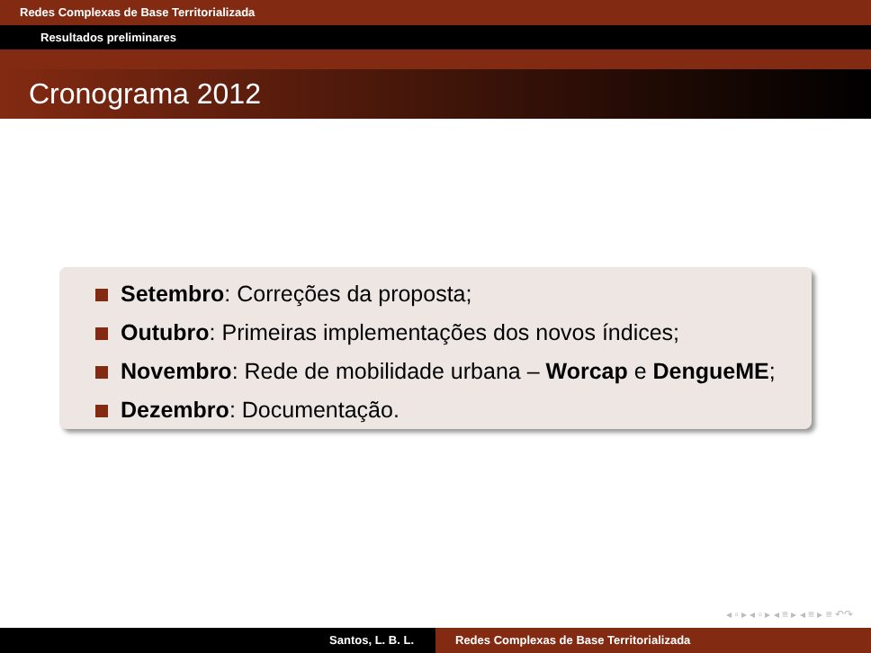Redes Complexas de Base Territorializada
Resultados preliminares
Cronograma 2012
Setembro: Correções da proposta;
Outubro: Primeiras implementações dos novos índices;
Novembro: Rede de mobilidade urbana – Worcap e DengueME;
Dezembro: Documentação.
◂ ▫ ▸ ◂ ▫ ▸ ◂ ≡ ▸ ◂ ≡ ▸ ≡ ↶↷
Santos, L. B. L. Redes Complexas de Base Territorializada